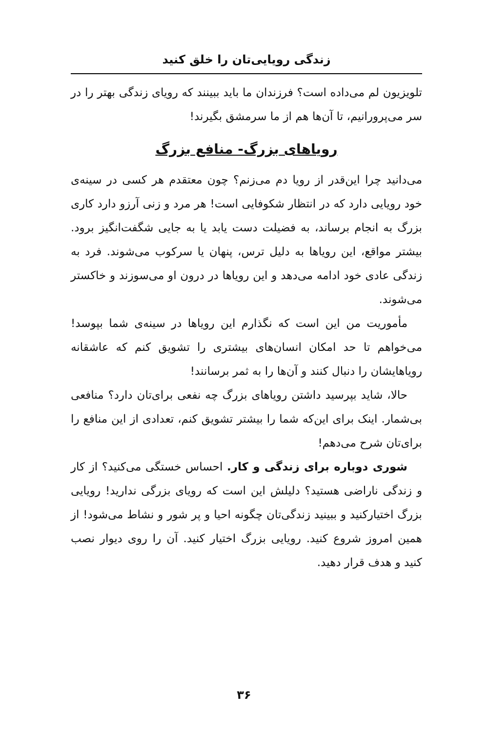زندگی رویایی‌تان را خلق کنید
تلویزیون لم می‌داده است؟ فرزندان ما باید ببینند که رویای زندگی بهتر را در سر می‌پرورانیم، تا آن‌ها هم از ما سرمشق بگیرند!
رویاهای بزرگ- منافع بزرگ
می‌دانید چرا این‌قدر از رویا دم می‌زنم؟ چون معتقدم هر کسی در سینه‌ی خود رویایی دارد که در انتظار شکوفایی است! هر مرد و زنی آرزو دارد کاری بزرگ به انجام برساند، به فضیلت دست یابد یا به جایی شگفت‌انگیز برود. بیشتر مواقع، این رویاها به دلیل ترس، پنهان یا سرکوب می‌شوند. فرد به زندگی عادی خود ادامه می‌دهد و این رویاها در درون او می‌سوزند و خاکستر می‌شوند.
مأموریت من این است که نگذارم این رویاها در سینه‌ی شما بپوسد! می‌خواهم تا حد امکان انسان‌های بیشتری را تشویق کنم که عاشقانه رویاهایشان را دنبال کنند و آن‌ها را به ثمر برسانند!
حالا، شاید بپرسید داشتن رویاهای بزرگ چه نفعی برای‌تان دارد؟ منافعی بی‌شمار. اینک برای این‌که شما را بیشتر تشویق کنم، تعدادی از این منافع را برای‌تان شرح می‌دهم!
شوری دوباره برای زندگی و کار. احساس خستگی می‌کنید؟ از کار و زندگی ناراضی هستید؟ دلیلش این است که رویای بزرگی ندارید! رویایی بزرگ اختیارکنید و ببینید زندگی‌تان چگونه احیا و پر شور و نشاط می‌شود! از همین امروز شروع کنید. رویایی بزرگ اختیار کنید. آن را روی دیوار نصب کنید و هدف قرار دهید.
۳۶